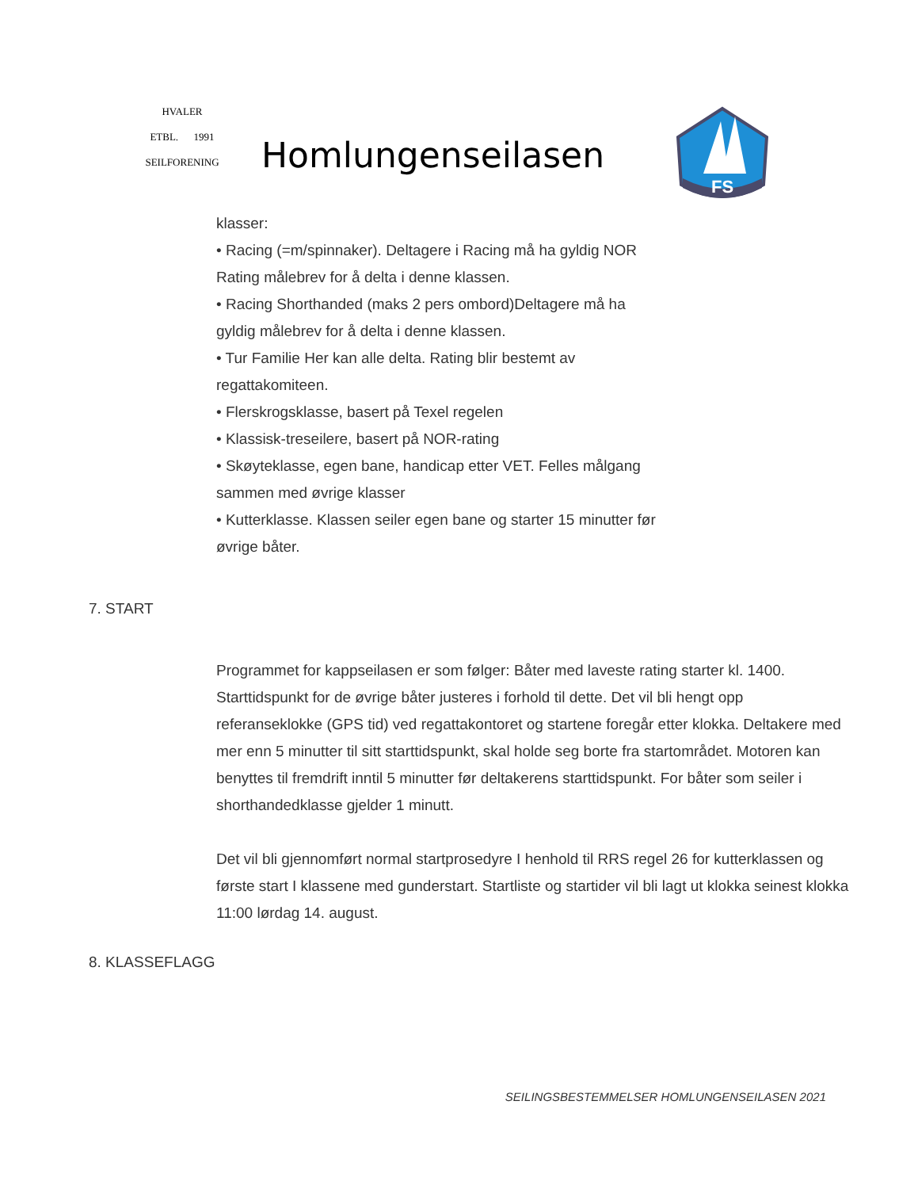HVALER
ETBL. 1991
SEILFORENING
Homlungenseilasen
FS
klasser:
• Racing (=m/spinnaker). Deltagere i Racing må ha gyldig NOR
Rating målebrev for å delta i denne klassen.
• Racing Shorthanded (maks 2 pers ombord)Deltagere må ha
gyldig målebrev for å delta i denne klassen.
• Tur Familie Her kan alle delta. Rating blir bestemt av
regattakomiteen.
• Flerskrogsklasse, basert på Texel regelen
• Klassisk-treseilere, basert på NOR-rating
• Skøyteklasse, egen bane, handicap etter VET. Felles målgang
sammen med øvrige klasser
• Kutterklasse. Klassen seiler egen bane og starter 15 minutter før
øvrige båter.
7. START
Programmet for kappseilasen er som følger: Båter med laveste rating starter kl. 1400. Starttidspunkt for de øvrige båter justeres i forhold til dette. Det vil bli hengt opp referanseklokke (GPS tid) ved regattakontoret og startene foregår etter klokka. Deltakere med mer enn 5 minutter til sitt starttidspunkt, skal holde seg borte fra startområdet. Motoren kan benyttes til fremdrift inntil 5 minutter før deltakerens starttidspunkt. For båter som seiler i shorthandedklasse gjelder 1 minutt.
Det vil bli gjennomført normal startprosedyre I henhold til RRS regel 26 for kutterklassen og første start I klassene med gunderstart. Startliste og startider vil bli lagt ut klokka seinest klokka 11:00 lørdag 14. august.
8. KLASSEFLAGG
SEILINGSBESTEMMELSER HOMLUNGENSEILASEN 2021